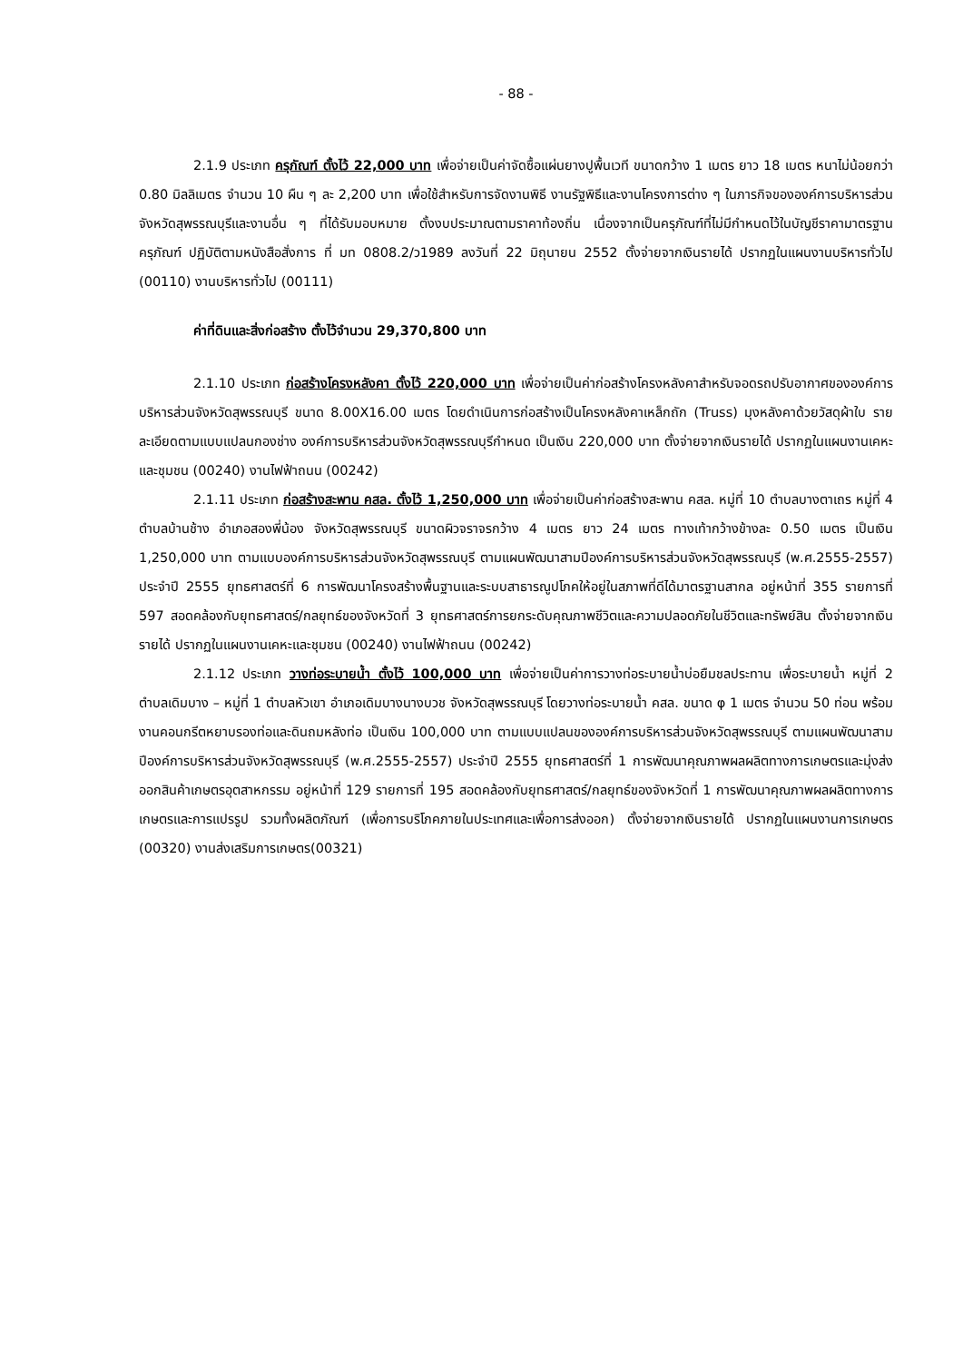- 88 -
2.1.9 ประเภท ครุภัณฑ์ ตั้งไว้ 22,000 บาท เพื่อจ่ายเป็นค่าจัดซื้อแผ่นยางปูพื้นเวที ขนาดกว้าง 1 เมตร ยาว 18 เมตร หนาไม่น้อยกว่า 0.80 มิลลิเมตร จำนวน 10 ผืน ๆ ละ 2,200 บาท เพื่อใช้สำหรับการจัดงานพิธี งานรัฐพิธีและงานโครงการต่าง ๆ ในภารกิจขององค์การบริหารส่วนจังหวัดสุพรรณบุรีและงานอื่น ๆ ที่ได้รับมอบหมาย ตั้งงบประมาณตามราคาท้องถิ่น เนื่องจากเป็นครุภัณฑ์ที่ไม่มีกำหนดไว้ในบัญชีราคามาตรฐานครุภัณฑ์ ปฏิบัติตามหนังสือสั่งการ ที่ มท 0808.2/ว1989 ลงวันที่ 22 มิถุนายน 2552 ตั้งจ่ายจากเงินรายได้ ปรากฏในแผนงานบริหารทั่วไป (00110) งานบริหารทั่วไป (00111)
ค่าที่ดินและสิ่งก่อสร้าง ตั้งไว้จำนวน 29,370,800 บาท
2.1.10 ประเภท ก่อสร้างโครงหลังคา ตั้งไว้ 220,000 บาท เพื่อจ่ายเป็นค่าก่อสร้างโครงหลังคาสำหรับจอดรถปรับอากาศขององค์การบริหารส่วนจังหวัดสุพรรณบุรี ขนาด 8.00X16.00 เมตร โดยดำเนินการก่อสร้างเป็นโครงหลังคาเหล็กถัก (Truss) มุงหลังคาด้วยวัสดุผ้าใบ รายละเอียดตามแบบแปลนกองช่าง องค์การบริหารส่วนจังหวัดสุพรรณบุรีกำหนด เป็นเงิน 220,000 บาท ตั้งจ่ายจากเงินรายได้ ปรากฏในแผนงานเคหะและชุมชน (00240) งานไฟฟ้าถนน (00242)
2.1.11 ประเภท ก่อสร้างสะพาน คสล. ตั้งไว้ 1,250,000 บาท เพื่อจ่ายเป็นค่าก่อสร้างสะพาน คสล. หมู่ที่ 10 ตำบลบางตาเถร หมู่ที่ 4 ตำบลบ้านช้าง อำเภอสองพี่น้อง จังหวัดสุพรรณบุรี ขนาดผิวจราจรกว้าง 4 เมตร ยาว 24 เมตร ทางเท้ากว้างข้างละ 0.50 เมตร เป็นเงิน 1,250,000 บาท ตามแบบองค์การบริหารส่วนจังหวัดสุพรรณบุรี ตามแผนพัฒนาสามปีองค์การบริหารส่วนจังหวัดสุพรรณบุรี (พ.ศ.2555-2557) ประจำปี 2555 ยุทธศาสตร์ที่ 6 การพัฒนาโครงสร้างพื้นฐานและระบบสาธารณูปโภคให้อยู่ในสภาพที่ดีได้มาตรฐานสากล อยู่หน้าที่ 355 รายการที่ 597 สอดคล้องกับยุทธศาสตร์/กลยุทธ์ของจังหวัดที่ 3 ยุทธศาสตร์การยกระดับคุณภาพชีวิตและความปลอดภัยในชีวิตและทรัพย์สิน ตั้งจ่ายจากเงินรายได้ ปรากฏในแผนงานเคหะและชุมชน (00240) งานไฟฟ้าถนน (00242)
2.1.12 ประเภท วางท่อระบายน้ำ ตั้งไว้ 100,000 บาท เพื่อจ่ายเป็นค่าการวางท่อระบายน้ำบ่อยืมชลประทาน เพื่อระบายน้ำ หมู่ที่ 2 ตำบลเดิมบาง – หมู่ที่ 1 ตำบลหัวเขา อำเภอเดิมบางนางบวช จังหวัดสุพรรณบุรี โดยวางท่อระบายน้ำ คสล. ขนาด φ 1 เมตร จำนวน 50 ท่อน พร้อมงานคอนกรีตหยาบรองท่อและดินถมหลังท่อ เป็นเงิน 100,000 บาท ตามแบบแปลนขององค์การบริหารส่วนจังหวัดสุพรรณบุรี ตามแผนพัฒนาสามปีองค์การบริหารส่วนจังหวัดสุพรรณบุรี (พ.ศ.2555-2557) ประจำปี 2555 ยุทธศาสตร์ที่ 1 การพัฒนาคุณภาพผลผลิตทางการเกษตรและมุ่งส่งออกสินค้าเกษตรอุตสาหกรรม อยู่หน้าที่ 129 รายการที่ 195 สอดคล้องกับยุทธศาสตร์/กลยุทธ์ของจังหวัดที่ 1 การพัฒนาคุณภาพผลผลิตทางการเกษตรและการแปรรูป รวมทั้งผลิตภัณฑ์ (เพื่อการบริโภคภายในประเทศและเพื่อการส่งออก) ตั้งจ่ายจากเงินรายได้ ปรากฏในแผนงานการเกษตร (00320) งานส่งเสริมการเกษตร(00321)